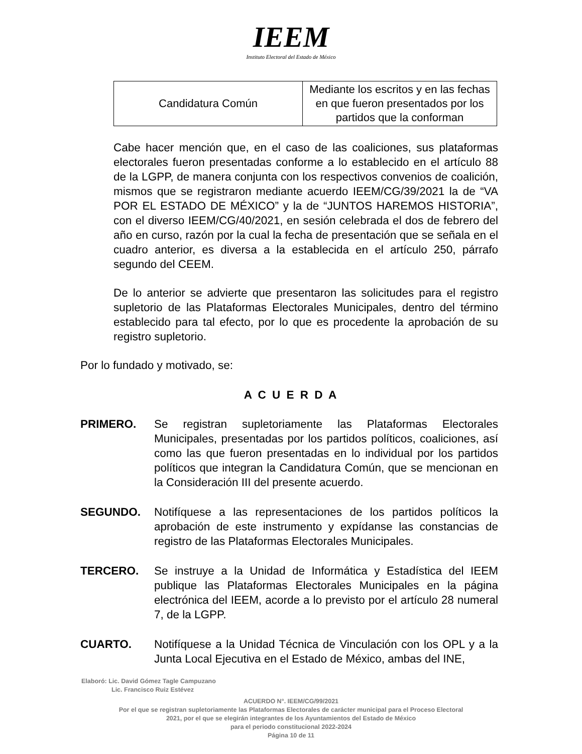IEEM
Instituto Electoral del Estado de México
| Candidatura Común | Mediante los escritos y en las fechas en que fueron presentados por los partidos que la conforman |
Cabe hacer mención que, en el caso de las coaliciones, sus plataformas electorales fueron presentadas conforme a lo establecido en el artículo 88 de la LGPP, de manera conjunta con los respectivos convenios de coalición, mismos que se registraron mediante acuerdo IEEM/CG/39/2021 la de “VA POR EL ESTADO DE MÉXICO” y la de “JUNTOS HAREMOS HISTORIA”, con el diverso IEEM/CG/40/2021, en sesión celebrada el dos de febrero del año en curso, razón por la cual la fecha de presentación que se señala en el cuadro anterior, es diversa a la establecida en el artículo 250, párrafo segundo del CEEM.
De lo anterior se advierte que presentaron las solicitudes para el registro supletorio de las Plataformas Electorales Municipales, dentro del término establecido para tal efecto, por lo que es procedente la aprobación de su registro supletorio.
Por lo fundado y motivado, se:
A C U E R D A
PRIMERO. Se registran supletoriamente las Plataformas Electorales Municipales, presentadas por los partidos políticos, coaliciones, así como las que fueron presentadas en lo individual por los partidos políticos que integran la Candidatura Común, que se mencionan en la Consideración III del presente acuerdo.
SEGUNDO. Notifíquese a las representaciones de los partidos políticos la aprobación de este instrumento y expídanse las constancias de registro de las Plataformas Electorales Municipales.
TERCERO. Se instruye a la Unidad de Informática y Estadística del IEEM publique las Plataformas Electorales Municipales en la página electrónica del IEEM, acorde a lo previsto por el artículo 28 numeral 7, de la LGPP.
CUARTO. Notifíquese a la Unidad Técnica de Vinculación con los OPL y a la Junta Local Ejecutiva en el Estado de México, ambas del INE,
Elaboró: Lic. David Gómez Tagle Campuzano
Lic. Francisco Ruiz Estévez
ACUERDO N°. IEEM/CG/99/2021
Por el que se registran supletoriamente las Plataformas Electorales de carácter municipal para el Proceso Electoral
2021, por el que se elegirán integrantes de los Ayuntamientos del Estado de México
para el periodo constitucional 2022-2024
Página 10 de 11